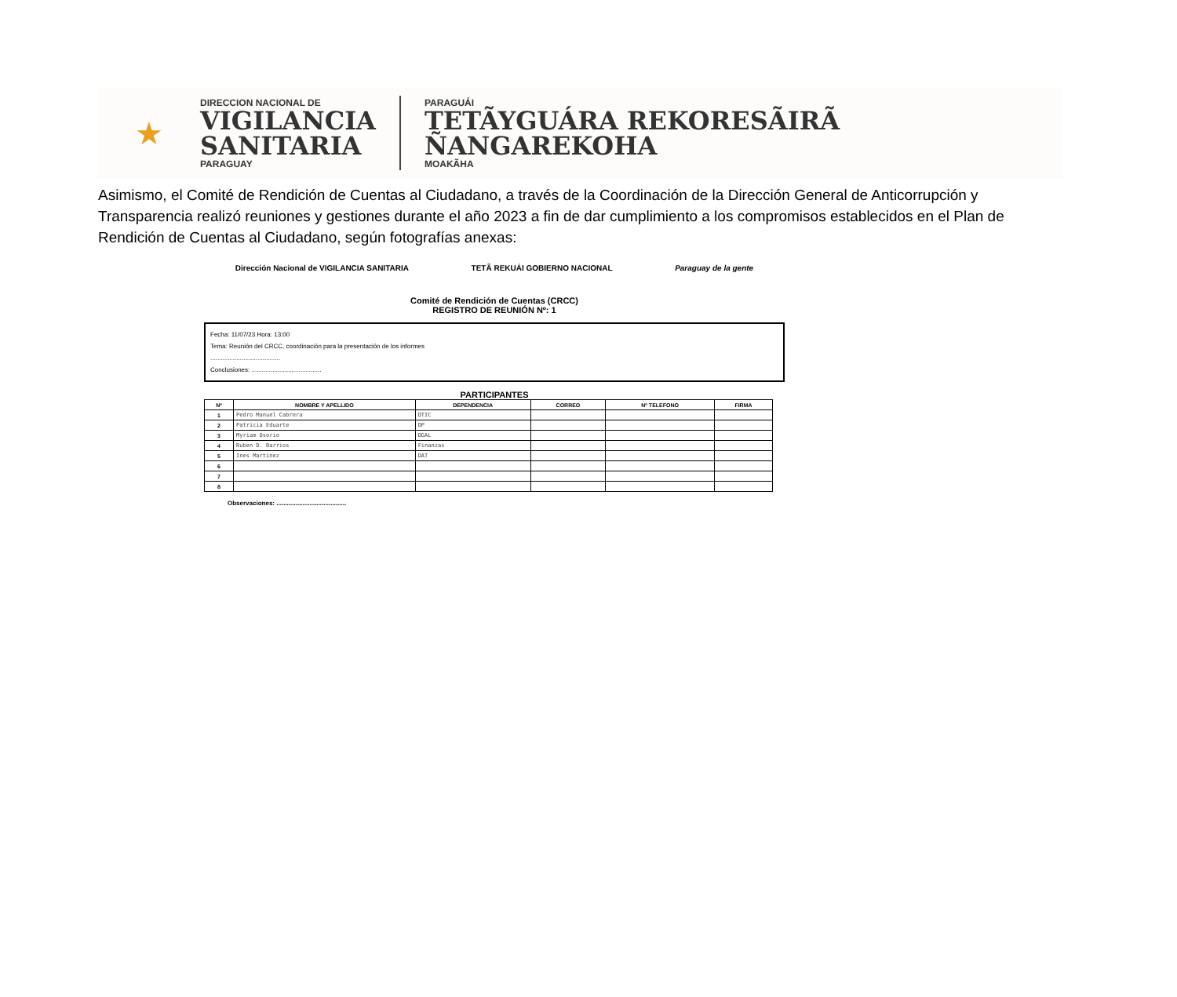★
DIRECCION NACIONAL DE
VIGILANCIA
SANITARIA
PARAGUAY
PARAGUÁI
TETÃYGUÁRA REKORESÃIRÃ
ÑANGAREKOHA
MOAKÃHA
Asimismo, el Comité de Rendición de Cuentas al Ciudadano, a través de la Coordinación de la Dirección General de Anticorrupción y Transparencia realizó reuniones y gestiones durante el año 2023 a fin de dar cumplimiento a los compromisos establecidos en el Plan de Rendición de Cuentas al Ciudadano, según fotografías anexas:
Dirección Nacional de VIGILANCIA SANITARIA TETÃ REKUÁI GOBIERNO NACIONAL Paraguay de la gente
Comité de Rendición de Cuentas (CRCC)
REGISTRO DE REUNIÓN Nº: 1
Fecha: 11/07/23 Hora: 13:00
Tema: Reunión del CRCC, coordinación para la presentación de los informes
........................................
Conclusiones: ........................................
PARTICIPANTES
| Nº | NOMBRE Y APELLIDO | DEPENDENCIA | CORREO | Nº TELEFONO | FIRMA |
| --- | --- | --- | --- | --- | --- |
| 1 | Pedro Manuel Cabrera | DTIC | | | |
| 2 | Patricia Eduarte | DP | | | |
| 3 | Myriam Osorio | DGAL | | | |
| 4 | Ruben D. Barrios | Finanzas | | | |
| 5 | Ines Martinez | DAT | | | |
| 6 | | | | | |
| 7 | | | | | |
| 8 | | | | | |
Observaciones: ........................................